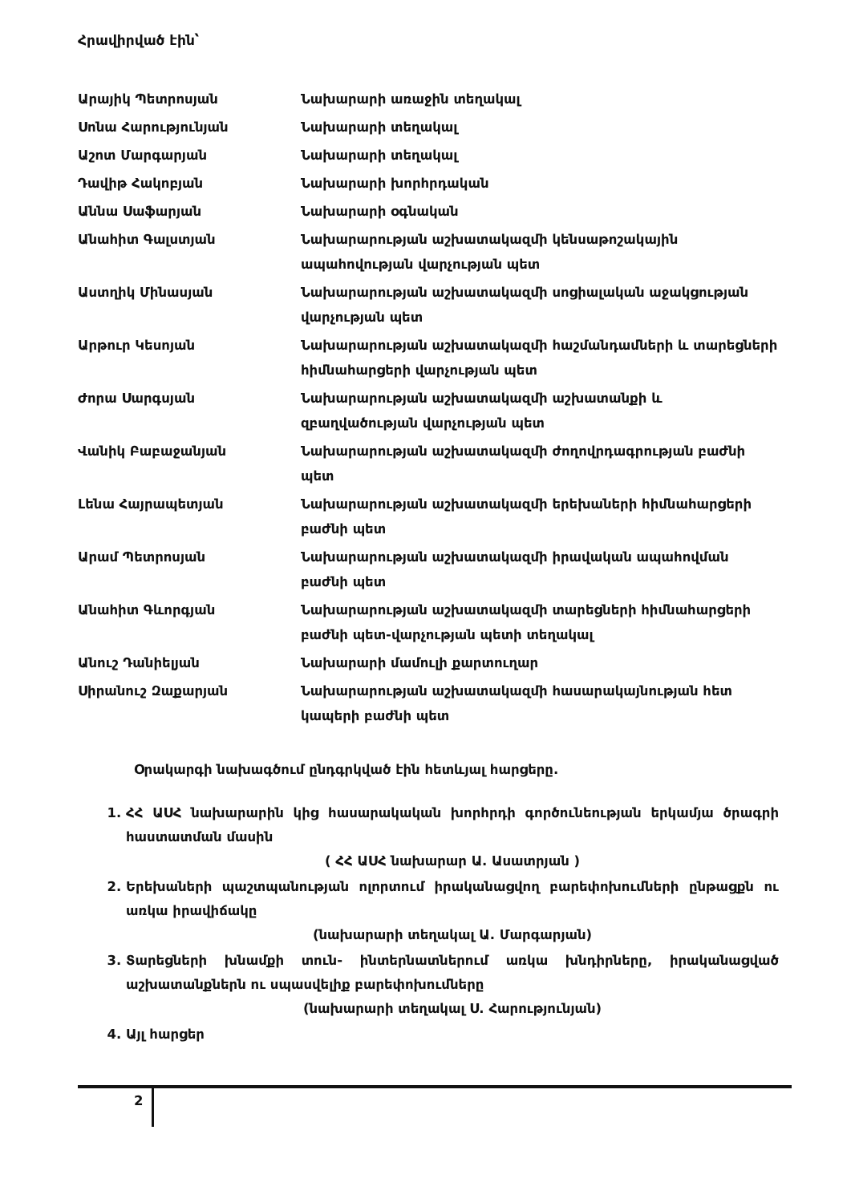Հրավիրված էին՝
| Արայիկ Պետրոսյան | Նախարարի առաջին տեղակալ |
| Սոնա Հարությունյան | Նախարարի տեղակալ |
| Աշոտ Մարգարյան | Նախարարի տեղակալ |
| Դավիթ Հակոբյան | Նախարարի խորհրդական |
| Աննա Սաֆարյան | Նախարարի օգնական |
| Անահիտ Գալստյան | Նախարարության աշխատակազմի կենսաթոշակային ապահովության վարչության պետ |
| Աստղիկ Մինասյան | Նախարարության աշխատակազմի սոցիալական աջակցության վարչության պետ |
| Արթուր Կեսոյան | Նախարարության աշխատակազմի հաշմանդամների և տարեցների հիմնահարցերի վարչության պետ |
| Ժորա Սարգսյան | Նախարարության աշխատակազմի աշխատանքի և զբաղվածության վարչության պետ |
| Վանիկ Բաբաջանյան | Նախարարության աշխատակազմի ժողովրդագրության բաժնի պետ |
| Լենա Հայրապետյան | Նախարարության աշխատակազմի երեխաների հիմնահարցերի բաժնի պետ |
| Արամ Պետրոսյան | Նախարարության աշխատակազմի իրավական ապահովման բաժնի պետ |
| Անահիտ Գևորգյան | Նախարարության աշխատակազմի տարեցների հիմնահարցերի բաժնի պետ-վարչության պետի տեղակալ |
| Անուշ Դանիելյան | Նախարարի մամուլի քարտուղար |
| Սիրանուշ Զաքարյան | Նախարարության աշխատակազմի հասարակայնության հետ կապերի բաժնի պետ |
Օրակարգի նախագծում ընդգրկված էին հետևյալ հարցերը.
1. ՀՀ ԱՍՀ նախարարին կից հասարակական խորհրդի գործունեության երկամյա ծրագրի հաստատման մասին
( ՀՀ ԱՍՀ նախարար Ա. Ասատրյան )
2. Երեխաների պաշտպանության ոլորտում իրականացվող բարեփոխումների ընթացքն ու առկա իրավիճակը
(նախարարի տեղակալ Ա. Մարգարյան)
3. Տարեցների խնամքի տուն- ինտերնատներում առկա խնդիրները, իրականացված աշխատանքներն ու սպասվելիք բարեփոխումները
(նախարարի տեղակալ Ս. Հարությունյան)
4. Այլ հարցեր
2